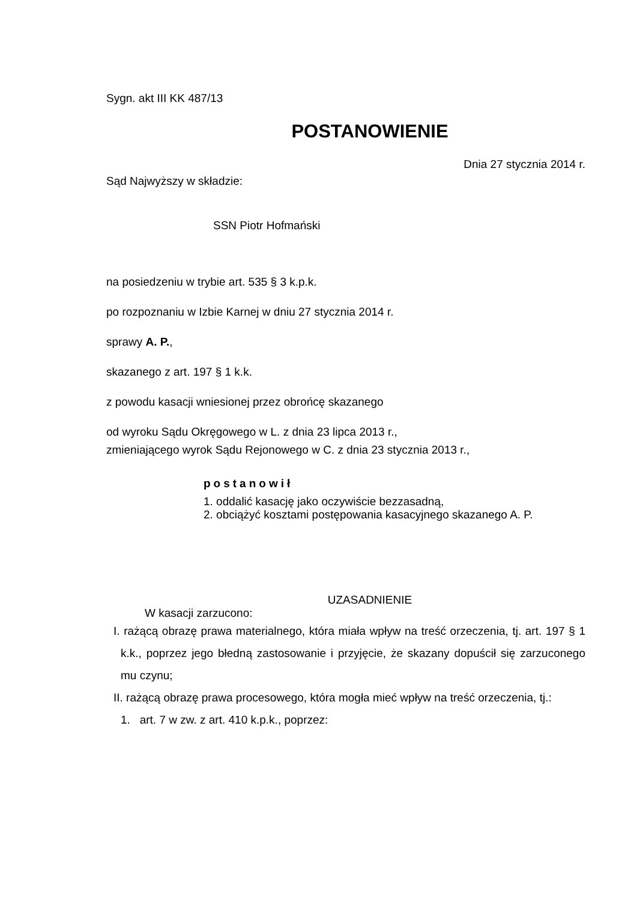Sygn. akt III KK 487/13
POSTANOWIENIE
Dnia 27 stycznia 2014 r.
Sąd Najwyższy w składzie:
SSN Piotr Hofmański
na posiedzeniu w trybie art. 535 § 3 k.p.k.
po rozpoznaniu w Izbie Karnej w dniu 27 stycznia 2014 r.
sprawy A. P.,
skazanego z art. 197 § 1 k.k.
z powodu kasacji wniesionej przez obrońcę skazanego
od wyroku Sądu Okręgowego w L. z dnia 23 lipca 2013 r.,
zmieniającego wyrok Sądu Rejonowego w C. z dnia 23 stycznia 2013 r.,
postanowił
1. oddalić kasację jako oczywiście bezzasadną,
2. obciążyć kosztami postępowania kasacyjnego skazanego A. P.
UZASADNIENIE
W kasacji zarzucono:
I. rażącą obrazę prawa materialnego, która miała wpływ na treść orzeczenia, tj. art. 197 § 1 k.k., poprzez jego błedną zastosowanie i przyjęcie, że skazany dopuścił się zarzuconego mu czynu;
II. rażącą obrazę prawa procesowego, która mogła mieć wpływ na treść orzeczenia, tj.:
1. art. 7 w zw. z art. 410 k.p.k., poprzez: